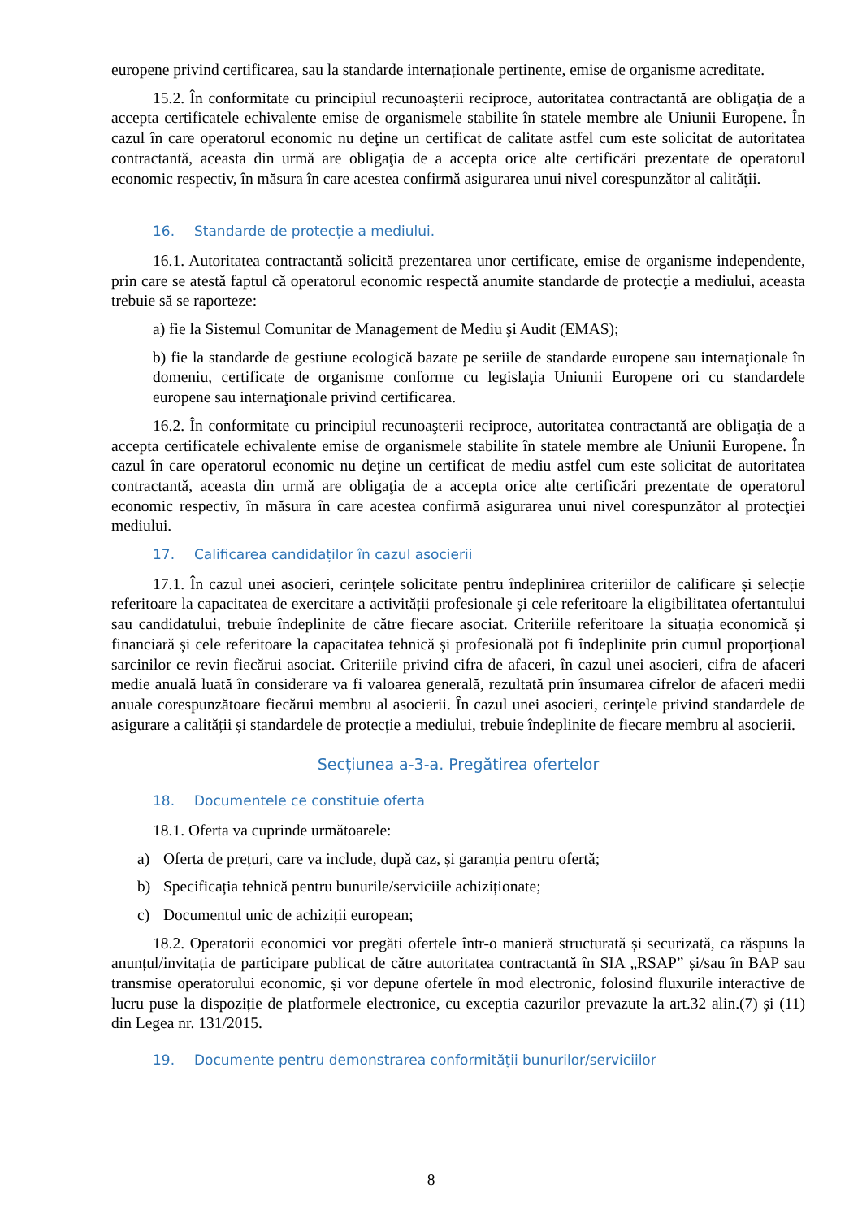europene privind certificarea, sau la standarde internaționale pertinente, emise de organisme acreditate.
15.2. În conformitate cu principiul recunoaşterii reciproce, autoritatea contractantă are obligaţia de a accepta certificatele echivalente emise de organismele stabilite în statele membre ale Uniunii Europene. În cazul în care operatorul economic nu deţine un certificat de calitate astfel cum este solicitat de autoritatea contractantă, aceasta din urmă are obligaţia de a accepta orice alte certificări prezentate de operatorul economic respectiv, în măsura în care acestea confirmă asigurarea unui nivel corespunzător al calităţii.
16. Standarde de protecție a mediului.
16.1. Autoritatea contractantă solicită prezentarea unor certificate, emise de organisme independente, prin care se atestă faptul că operatorul economic respectă anumite standarde de protecţie a mediului, aceasta trebuie să se raporteze:
a) fie la Sistemul Comunitar de Management de Mediu şi Audit (EMAS);
b) fie la standarde de gestiune ecologică bazate pe seriile de standarde europene sau internaţionale în domeniu, certificate de organisme conforme cu legislaţia Uniunii Europene ori cu standardele europene sau internaţionale privind certificarea.
16.2. În conformitate cu principiul recunoaşterii reciproce, autoritatea contractantă are obligaţia de a accepta certificatele echivalente emise de organismele stabilite în statele membre ale Uniunii Europene. În cazul în care operatorul economic nu deţine un certificat de mediu astfel cum este solicitat de autoritatea contractantă, aceasta din urmă are obligaţia de a accepta orice alte certificări prezentate de operatorul economic respectiv, în măsura în care acestea confirmă asigurarea unui nivel corespunzător al protecţiei mediului.
17. Calificarea candidaților în cazul asocierii
17.1. În cazul unei asocieri, cerințele solicitate pentru îndeplinirea criteriilor de calificare și selecție referitoare la capacitatea de exercitare a activității profesionale și cele referitoare la eligibilitatea ofertantului sau candidatului, trebuie îndeplinite de către fiecare asociat. Criteriile referitoare la situația economică și financiară și cele referitoare la capacitatea tehnică și profesională pot fi îndeplinite prin cumul proporțional sarcinilor ce revin fiecărui asociat. Criteriile privind cifra de afaceri, în cazul unei asocieri, cifra de afaceri medie anuală luată în considerare va fi valoarea generală, rezultată prin însumarea cifrelor de afaceri medii anuale corespunzătoare fiecărui membru al asocierii. În cazul unei asocieri, cerințele privind standardele de asigurare a calității și standardele de protecție a mediului, trebuie îndeplinite de fiecare membru al asocierii.
Secțiunea a-3-a. Pregătirea ofertelor
18. Documentele ce constituie oferta
18.1. Oferta va cuprinde următoarele:
a) Oferta de prețuri, care va include, după caz, și garanția pentru ofertă;
b) Specificația tehnică pentru bunurile/serviciile achiziționate;
c) Documentul unic de achiziții european;
18.2. Operatorii economici vor pregăti ofertele într-o manieră structurată și securizată, ca răspuns la anunțul/invitația de participare publicat de către autoritatea contractantă în SIA „RSAP” și/sau în BAP sau transmise operatorului economic, și vor depune ofertele în mod electronic, folosind fluxurile interactive de lucru puse la dispoziție de platformele electronice, cu exceptia cazurilor prevazute la art.32 alin.(7) și (11) din Legea nr. 131/2015.
19. Documente pentru demonstrarea conformităţii bunurilor/serviciilor
8